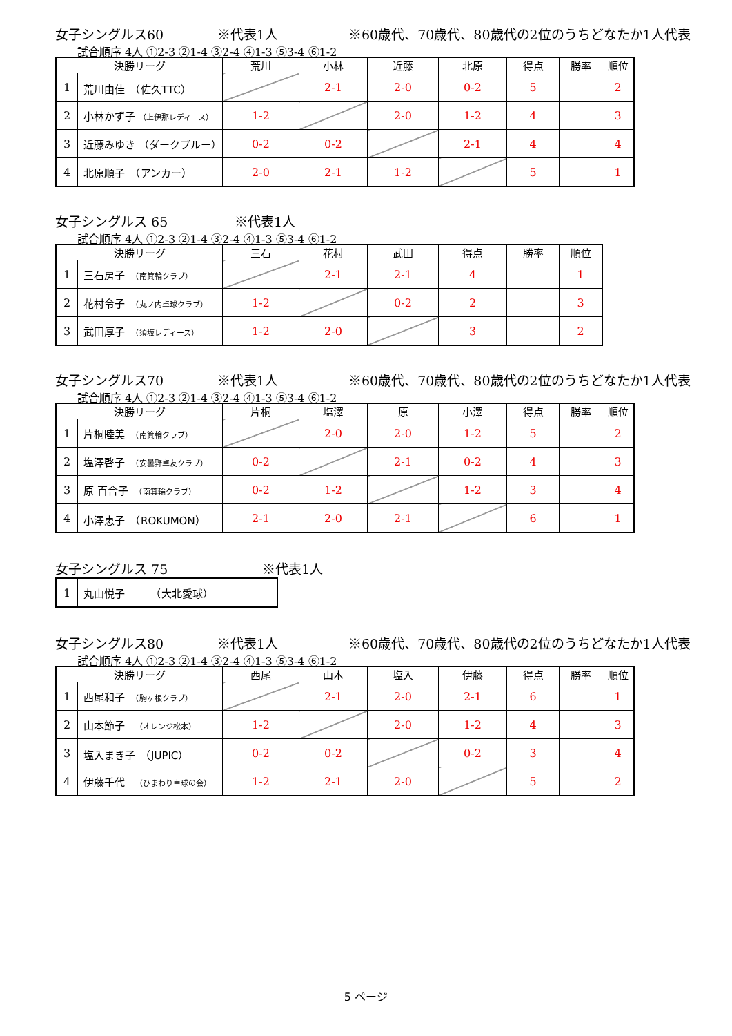女子シングルス60 ※代表1人 ※60歳代、70歳代、80歳代の2位のうちどなたか1人代表
試合順序 4人 ①2-3 ②1-4 ③2-4 ④1-3 ⑤3-4 ⑥1-2
| 決勝リーグ | | 荒川 | 小林 | 近藤 | 北原 | 得点 | 勝率 | 順位 |
| --- | --- | --- | --- | --- | --- | --- | --- | --- |
| 1 | 荒川由佳 （佐久TTC） | | 2-1 | 2-0 | 0-2 | 5 | | 2 |
| 2 | 小林かず子 （上伊那レディース） | 1-2 | | 2-0 | 1-2 | 4 | | 3 |
| 3 | 近藤みゆき （ダークブルー） | 0-2 | 0-2 | | 2-1 | 4 | | 4 |
| 4 | 北原順子 （アンカー） | 2-0 | 2-1 | 1-2 | | 5 | | 1 |
女子シングルス 65 ※代表1人
試合順序 4人 ①2-3 ②1-4 ③2-4 ④1-3 ⑤3-4 ⑥1-2
| 決勝リーグ | | 三石 | 花村 | 武田 | 得点 | 勝率 | 順位 |
| --- | --- | --- | --- | --- | --- | --- | --- |
| 1 | 三石房子 （南箕輪クラブ） | | 2-1 | 2-1 | 4 | | 1 |
| 2 | 花村令子 （丸ノ内卓球クラブ） | 1-2 | | 0-2 | 2 | | 3 |
| 3 | 武田厚子 （須坂レディース） | 1-2 | 2-0 | | 3 | | 2 |
女子シングルス70 ※代表1人 ※60歳代、70歳代、80歳代の2位のうちどなたか1人代表
試合順序 4人 ①2-3 ②1-4 ③2-4 ④1-3 ⑤3-4 ⑥1-2
| 決勝リーグ | | 片桐 | 塩澤 | 原 | 小澤 | 得点 | 勝率 | 順位 |
| --- | --- | --- | --- | --- | --- | --- | --- | --- |
| 1 | 片桐睦美 （南箕輪クラブ） | | 2-0 | 2-0 | 1-2 | 5 | | 2 |
| 2 | 塩澤啓子 （安曇野卓友クラブ） | 0-2 | | 2-1 | 0-2 | 4 | | 3 |
| 3 | 原 百合子 （南箕輪クラブ） | 0-2 | 1-2 | | 1-2 | 3 | | 4 |
| 4 | 小澤恵子 （ROKUMON） | 2-1 | 2-0 | 2-1 | | 6 | | 1 |
女子シングルス 75 ※代表1人
| 1 | 丸山悦子 （大北愛球） |
女子シングルス80 ※代表1人 ※60歳代、70歳代、80歳代の2位のうちどなたか1人代表
試合順序 4人 ①2-3 ②1-4 ③2-4 ④1-3 ⑤3-4 ⑥1-2
| 決勝リーグ | | 西尾 | 山本 | 塩入 | 伊藤 | 得点 | 勝率 | 順位 |
| --- | --- | --- | --- | --- | --- | --- | --- | --- |
| 1 | 西尾和子 （駒ヶ根クラブ） | | 2-1 | 2-0 | 2-1 | 6 | | 1 |
| 2 | 山本節子 （オレンジ松本） | 1-2 | | 2-0 | 1-2 | 4 | | 3 |
| 3 | 塩入まき子 （JUPIC） | 0-2 | 0-2 | | 0-2 | 3 | | 4 |
| 4 | 伊藤千代 （ひまわり卓球の会） | 1-2 | 2-1 | 2-0 | | 5 | | 2 |
5 ページ